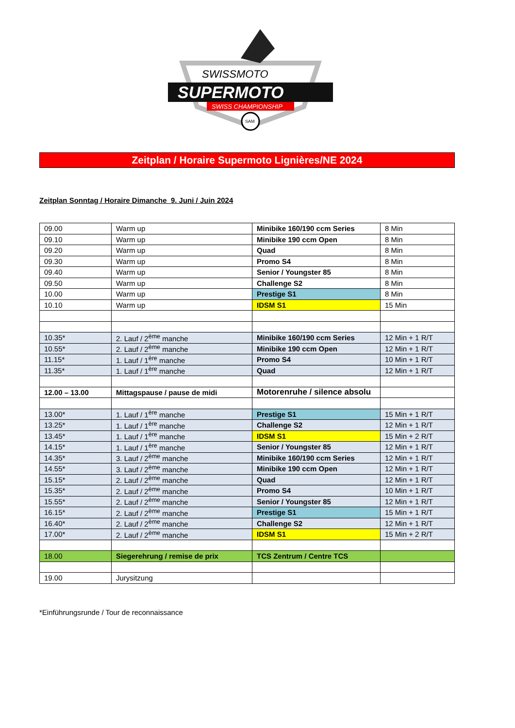SWISSMOTO
SUPERMOTO
SWISS CHAMPIONSHIP
SAM
Zeitplan / Horaire Supermoto Lignières/NE 2024
Zeitplan Sonntag / Horaire Dimanche 9. Juni / Juin 2024
| 09.00 | Warm up | Minibike 160/190 ccm Series | 8 Min |
| 09.10 | Warm up | Minibike 190 ccm Open | 8 Min |
| 09.20 | Warm up | Quad | 8 Min |
| 09.30 | Warm up | Promo S4 | 8 Min |
| 09.40 | Warm up | Senior / Youngster 85 | 8 Min |
| 09.50 | Warm up | Challenge S2 | 8 Min |
| 10.00 | Warm up | Prestige S1 | 8 Min |
| 10.10 | Warm up | IDSM S1 | 15 Min |
| 10.35* | 2. Lauf / 2<sup>ème</sup> manche | Minibike 160/190 ccm Series | 12 Min + 1 R/T |
| 10.55* | 2. Lauf / 2<sup>ème</sup> manche | Minibike 190 ccm Open | 12 Min + 1 R/T |
| 11.15* | 1. Lauf / 1<sup>ère</sup> manche | Promo S4 | 10 Min + 1 R/T |
| 11.35* | 1. Lauf / 1<sup>ère</sup> manche | Quad | 12 Min + 1 R/T |
| 12.00 – 13.00 | Mittagspause / pause de midi | Motorenruhe / silence absolu | |
| 13.00* | 1. Lauf / 1<sup>ère</sup> manche | Prestige S1 | 15 Min + 1 R/T |
| 13.25* | 1. Lauf / 1<sup>ère</sup> manche | Challenge S2 | 12 Min + 1 R/T |
| 13.45* | 1. Lauf / 1<sup>ère</sup> manche | IDSM S1 | 15 Min + 2 R/T |
| 14.15* | 1. Lauf / 1<sup>ère</sup> manche | Senior / Youngster 85 | 12 Min + 1 R/T |
| 14.35* | 3. Lauf / 2<sup>ème</sup> manche | Minibike 160/190 ccm Series | 12 Min + 1 R/T |
| 14.55* | 3. Lauf / 2<sup>ème</sup> manche | Minibike 190 ccm Open | 12 Min + 1 R/T |
| 15.15* | 2. Lauf / 2<sup>ème</sup> manche | Quad | 12 Min + 1 R/T |
| 15.35* | 2. Lauf / 2<sup>ème</sup> manche | Promo S4 | 10 Min + 1 R/T |
| 15.55* | 2. Lauf / 2<sup>ème</sup> manche | Senior / Youngster 85 | 12 Min + 1 R/T |
| 16.15* | 2. Lauf / 2<sup>ème</sup> manche | Prestige S1 | 15 Min + 1 R/T |
| 16.40* | 2. Lauf / 2<sup>ème</sup> manche | Challenge S2 | 12 Min + 1 R/T |
| 17.00* | 2. Lauf / 2<sup>ème</sup> manche | IDSM S1 | 15 Min + 2 R/T |
| 18.00 | Siegerehrung / remise de prix | TCS Zentrum / Centre TCS | |
| 19.00 | Jurysitzung | | |
*Einführungsrunde / Tour de reconnaissance